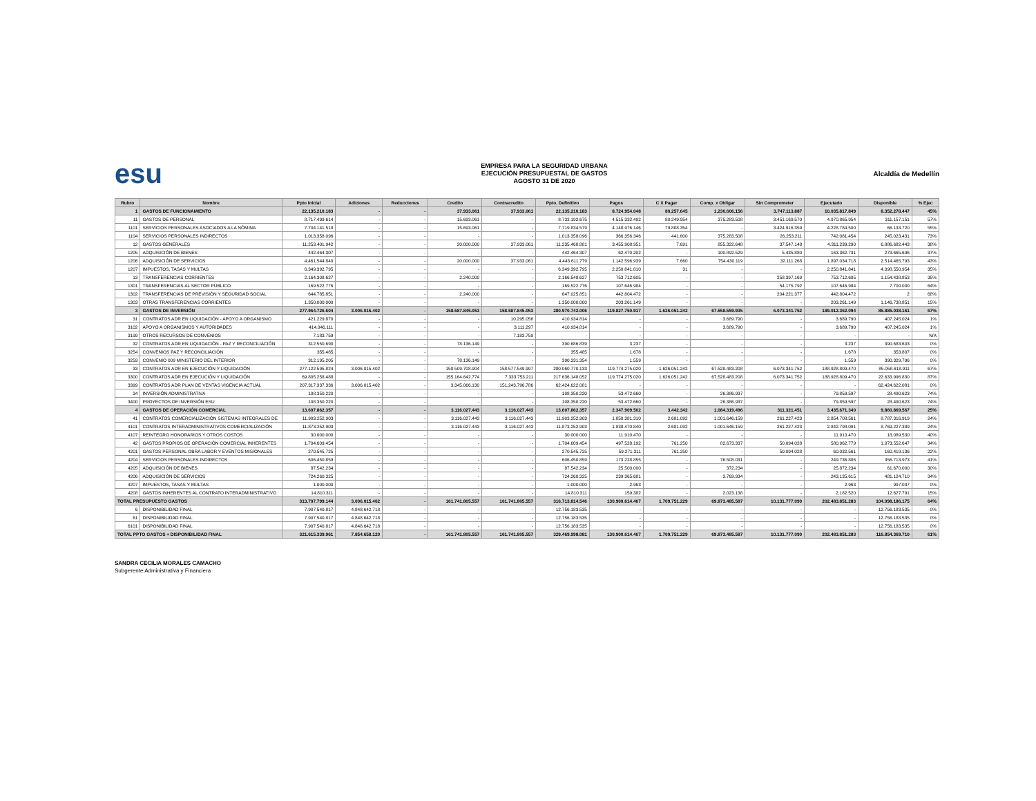esu
EMPRESA PARA LA SEGURIDAD URBANA
EJECUCIÓN PRESUPUESTAL DE GASTOS
AGOSTO 31 DE 2020
Alcaldía de Medellín
| Rubro | Nombre | Ppto Inicial | Adiciones | Reducciones | Credito | Contracredito | Ppto. Definitivo | Pagos | C X Pagar | Comp. x Obligar | Sin Comprometer | Ejecutado | Disponible | % Ejec |
| --- | --- | --- | --- | --- | --- | --- | --- | --- | --- | --- | --- | --- | --- | --- |
| 1 | GASTOS DE FUNCIONAMIENTO | 22.135.210.183 | - | - | 37.933.061 | 37.933.061 | 22.135.210.183 | 8.724.954.048 | 80.257.645 | 1.230.606.156 | 3.747.113.887 | 10.035.817.849 | 8.352.278.447 | 45% |
| 11 | GASTOS DE PERSONAL | 8.717.499.614 | - | - | 15.693.061 | - | 8.733.192.675 | 4.515.332.492 | 80.249.954 | 375.283.508 | 3.451.169.570 | 4.970.865.954 | 311.157.151 | 57% |
| 1101 | SERVICIOS PERSONALES ASOCIADOS A LA NÓMINA | 7.704.141.518 | - | - | 15.693.061 | - | 7.719.834.579 | 4.148.976.146 | 79.808.354 | - | 3.424.916.359 | 4.228.784.500 | 66.133.720 | 55% |
| 1104 | SERVICIOS PERSONALES INDIRECTOS | 1.013.358.096 | - | - | - | - | 1.013.358.096 | 366.356.346 | 441.600 | 375.283.508 | 26.253.211 | 742.081.454 | 245.023.431 | 73% |
| 12 | GASTOS GENERALES | 11.253.401.942 | - | - | 20.000.000 | 37.933.061 | 11.235.468.881 | 3.455.908.951 | 7.691 | 855.322.648 | 37.547.148 | 4.311.239.290 | 6.886.682.443 | 38% |
| 1205 | ADQUISICIÓN DE BIENES | 442.464.307 | - | - | - | - | 442.464.307 | 62.470.202 | - | 100.892.529 | 5.435.880 | 163.362.731 | 273.665.696 | 37% |
| 1206 | ADQUISICIÓN DE SERVICIOS | 4.461.544.840 | - | - | 20.000.000 | 37.933.061 | 4.443.611.779 | 1.142.596.939 | 7.660 | 754.430.119 | 32.111.268 | 1.897.034.718 | 2.514.465.793 | 43% |
| 1207 | IMPUESTOS, TASAS Y MULTAS | 6.349.392.795 | - | - | - | - | 6.349.392.795 | 2.250.841.810 | 31 | - | - | 2.250.841.841 | 4.098.550.954 | 35% |
| 13 | TRANSFERENCIAS CORRIENTES | 2.164.308.627 | - | - | 2.240.000 | - | 2.166.548.627 | 753.712.605 | - | - | 258.397.169 | 753.712.605 | 1.154.438.853 | 35% |
| 1301 | TRANSFERENCIAS AL SECTOR PUBLICO | 169.522.776 | - | - | - | - | 169.522.776 | 107.646.984 | - | - | 54.175.792 | 107.646.984 | 7.700.000 | 64% |
| 1302 | TRANSFERENCIAS DE PREVISIÓN Y SEGURIDAD SOCIAL | 644.785.851 | - | - | 2.240.000 | - | 647.025.851 | 442.804.472 | - | - | 204.221.377 | 442.804.472 | 2 | 68% |
| 1303 | OTRAS TRANSFERENCIAS CORRIENTES | 1.350.000.000 | - | - | - | - | 1.350.000.000 | 203.261.149 | - | - | - | 203.261.149 | 1.146.738.851 | 15% |
| 3 | GASTOS DE INVERSIÓN | 277.964.726.604 | 3.006.015.402 | - | 158.587.845.053 | 158.587.845.053 | 280.970.742.006 | 119.827.750.917 | 1.626.051.242 | 67.558.559.935 | 6.073.341.752 | 189.012.362.094 | 85.885.038.161 | 67% |
| 31 | CONTRATOS ADR EN LIQUIDACIÓN - APOYO A ORGANISMO | 421.229.870 | - | - | - | 10.295.056 | 410.934.814 | - | - | 3.689.790 | - | 3.689.790 | 407.245.024 | 1% |
| 3102 | APOYO A ORGANISMOS Y AUTORIDADES | 414.046.111 | - | - | - | 3.111.297 | 410.934.814 | - | - | 3.689.790 | - | 3.689.790 | 407.245.024 | 1% |
| 3199 | OTROS RECURSOS DE CONVENIOS | 7.183.759 | - | - | - | 7.183.759 | - | - | - | - | - | - | - | N/A |
| 32 | CONTRATOS ADR EN LIQUIDACIÓN - PAZ Y RECONCILIACIÓN | 312.550.690 | - | - | 78.136.149 | - | 390.686.839 | 3.237 | - | - | - | 3.237 | 390.683.603 | 0% |
| 3254 | CONVENIOS PAZ Y RECONCILIACIÓN | 355.485 | - | - | - | - | 355.485 | 1.678 | - | - | - | 1.678 | 353.807 | 0% |
| 3259 | CONVENIO 009 MINISTERIO DEL INTERIOR | 312.195.205 | - | - | 78.136.149 | - | 390.331.354 | 1.559 | - | - | - | 1.559 | 390.329.796 | 0% |
| 33 | CONTRATOS ADR EN EJECUCIÓN Y LIQUIDACIÓN | 277.122.595.824 | 3.006.015.402 | - | 158.509.708.904 | 158.577.549.997 | 280.060.770.133 | 119.774.275.020 | 1.626.051.242 | 67.528.483.208 | 6.073.341.752 | 188.928.809.470 | 85.058.618.911 | 67% |
| 3300 | CONTRATOS ADR EN EJECUCIÓN Y LIQUIDACIÓN | 69.805.258.488 | - | - | 155.164.642.774 | 7.333.753.211 | 217.636.148.052 | 119.774.275.020 | 1.626.051.242 | 67.528.483.208 | 6.073.341.752 | 188.928.809.470 | 22.633.996.830 | 87% |
| 3399 | CONTRATOS ADR PLAN DE VENTAS VIGENCIA ACTUAL | 207.317.337.336 | 3.006.015.402 | - | 3.345.066.130 | 151.243.796.786 | 62.424.622.081 | - | - | - | - | - | 62.424.622.081 | 0% |
| 34 | INVERSIÓN ADMINISTRATIVA | 108.350.220 | - | - | - | - | 108.350.220 | 53.472.660 | - | 26.386.937 | - | 79.859.597 | 28.490.623 | 74% |
| 3400 | PROYECTOS DE INVERSIÓN ESU | 108.350.220 | - | - | - | - | 108.350.220 | 53.472.660 | - | 26.386.937 | - | 79.859.597 | 28.490.623 | 74% |
| 4 | GASTOS DE OPERACIÓN COMERCIAL | 13.607.862.357 | - | - | 3.116.027.443 | 3.116.027.443 | 13.607.862.357 | 2.347.909.502 | 3.442.342 | 1.084.319.496 | 311.321.451 | 3.435.671.340 | 9.860.869.567 | 25% |
| 41 | CONTRATOS COMERCIALIZACIÓN SISTEMAS INTEGRALES DE | 11.903.252.903 | - | - | 3.116.027.443 | 3.116.027.443 | 11.903.252.903 | 1.850.381.310 | 2.681.092 | 1.001.646.159 | 261.227.423 | 2.854.708.561 | 8.787.316.919 | 24% |
| 4101 | CONTRATOS INTERADMINISTRATIVOS COMERCIALIZACIÓN | 11.873.252.903 | - | - | 3.116.027.443 | 3.116.027.443 | 11.873.252.903 | 1.838.470.840 | 2.681.092 | 1.001.646.159 | 261.227.423 | 2.842.798.091 | 8.769.227.389 | 24% |
| 4107 | REINTEGRO HONORARIOS Y OTROS COSTOS | 30.000.000 | - | - | - | - | 30.000.000 | 11.910.470 | - | - | - | 11.910.470 | 18.089.530 | 40% |
| 42 | GASTOS PROPIOS DE OPERACIÓN COMERCIAL INHERENTES | 1.704.609.454 | - | - | - | - | 1.704.609.454 | 497.528.192 | 761.250 | 82.673.337 | 50.094.028 | 580.962.779 | 1.073.552.647 | 34% |
| 4201 | GASTOS PERSONAL OBRA LABOR Y EVENTOS MISIONALES | 270.545.725 | - | - | - | - | 270.545.725 | 59.271.311 | 761.250 | - | 50.094.028 | 60.032.561 | 160.419.136 | 22% |
| 4204 | SERVICIOS PERSONALES INDIRECTOS | 606.450.859 | - | - | - | - | 606.450.859 | 173.228.855 | - | 76.508.031 | - | 249.736.886 | 356.713.973 | 41% |
| 4205 | ADQUISICIÓN DE BIENES | 87.542.234 | - | - | - | - | 87.542.234 | 25.500.000 | - | 372.234 | - | 25.872.234 | 61.670.000 | 30% |
| 4206 | ADQUISICIÓN DE SERVICIOS | 724.260.325 | - | - | - | - | 724.260.325 | 239.365.681 | - | 3.769.934 | - | 243.135.615 | 481.124.710 | 34% |
| 4207 | IMPUESTOS, TASAS Y MULTAS | 1.000.000 | - | - | - | - | 1.000.000 | 2.963 | - | - | - | 2.963 | 997.037 | 0% |
| 4208 | GASTOS INHERENTES AL CONTRATO INTERADMINISTRATIVO | 14.810.311 | - | - | - | - | 14.810.311 | 159.382 | - | 2.023.138 | - | 2.182.520 | 12.627.791 | 15% |
| TOTAL PRESUPUESTO GASTOS | | 313.707.799.144 | 3.006.015.402 | - | 161.741.805.557 | 161.741.805.557 | 316.713.814.546 | 130.900.614.467 | 1.709.751.229 | 69.873.485.587 | 10.131.777.090 | 202.483.851.283 | 104.098.186.175 | 64% |
| 6 | DISPONIBILIDAD FINAL | 7.907.540.817 | 4.848.642.718 | - | - | - | 12.756.183.535 | - | - | - | - | - | 12.756.183.535 | 0% |
| 61 | DISPONIBILIDAD FINAL | 7.907.540.817 | 4.848.642.718 | - | - | - | 12.756.183.535 | - | - | - | - | - | 12.756.183.535 | 0% |
| 6101 | DISPONIBILIDAD FINAL | 7.907.540.817 | 4.848.642.718 | - | - | - | 12.756.183.535 | - | - | - | - | - | 12.756.183.535 | 0% |
| TOTAL PPTO GASTOS + DISPONIBILIDAD FINAL | | 321.615.339.961 | 7.854.658.120 | - | 161.741.805.557 | 161.741.805.557 | 329.469.998.081 | 130.900.614.467 | 1.709.751.229 | 69.873.485.587 | 10.131.777.090 | 202.483.851.283 | 116.854.369.710 | 61% |
SANDRA CECILIA MORALES CAMACHO
Subgerente Administrativa y Financiera